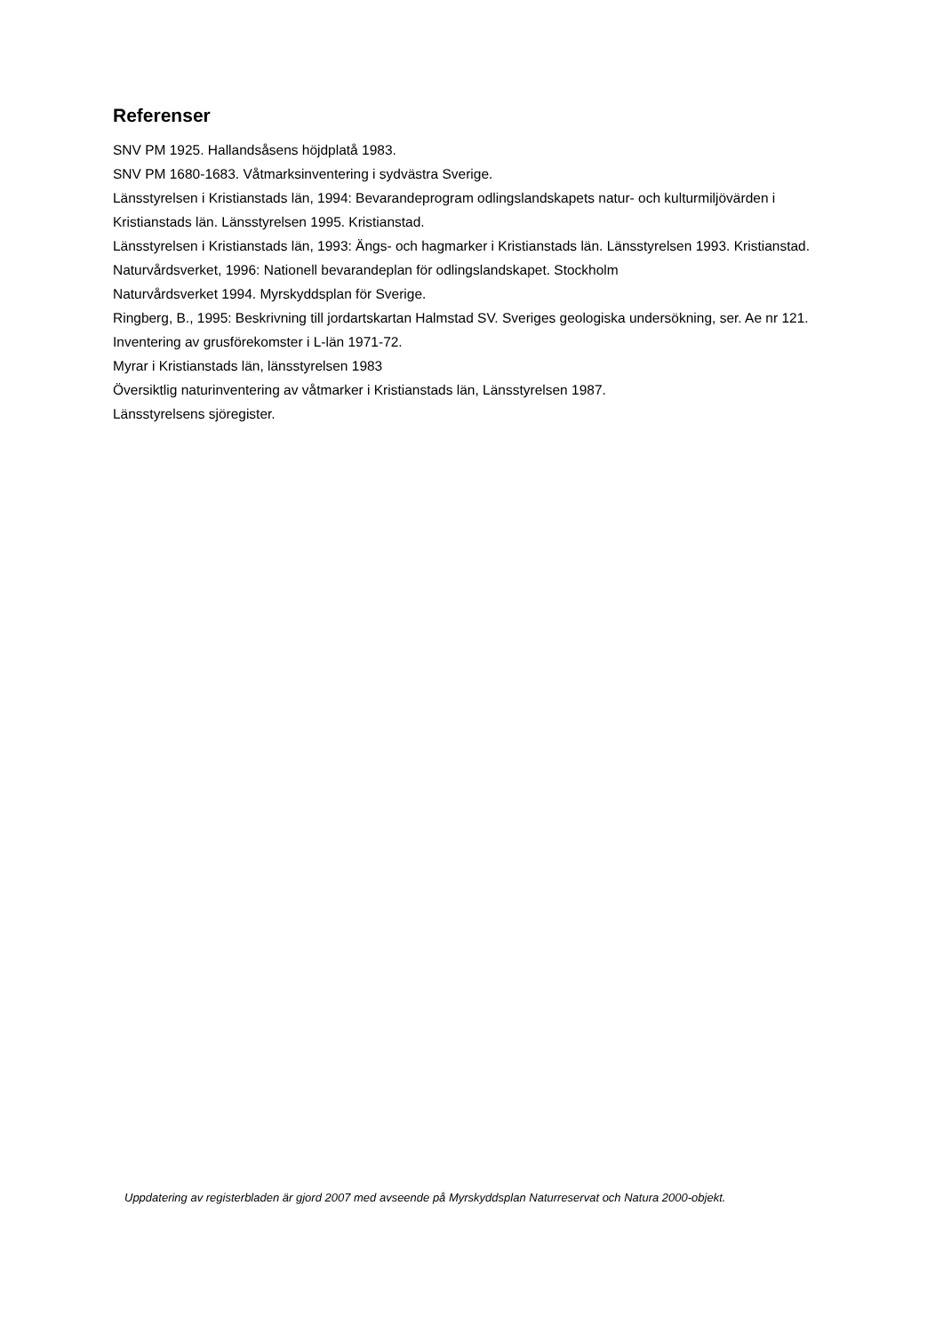Referenser
SNV PM 1925. Hallandsåsens höjdplatå 1983.
SNV PM 1680-1683. Våtmarksinventering i sydvästra Sverige.
Länsstyrelsen i Kristianstads län, 1994: Bevarandeprogram odlingslandskapets natur- och kulturmiljövärden i Kristianstads län. Länsstyrelsen 1995. Kristianstad.
Länsstyrelsen i Kristianstads län, 1993: Ängs- och hagmarker i Kristianstads län. Länsstyrelsen 1993. Kristianstad.
Naturvårdsverket, 1996: Nationell bevarandeplan för odlingslandskapet. Stockholm
Naturvårdsverket 1994. Myrskyddsplan för Sverige.
Ringberg, B., 1995: Beskrivning till jordartskartan Halmstad SV. Sveriges geologiska undersökning, ser. Ae nr 121.
Inventering av grusförekomster i L-län 1971-72.
Myrar i Kristianstads län, länsstyrelsen 1983
Översiktlig naturinventering av våtmarker i Kristianstads län, Länsstyrelsen 1987.
Länsstyrelsens sjöregister.
Uppdatering av registerbladen är gjord 2007 med avseende på Myrskyddsplan Naturreservat och Natura 2000-objekt.